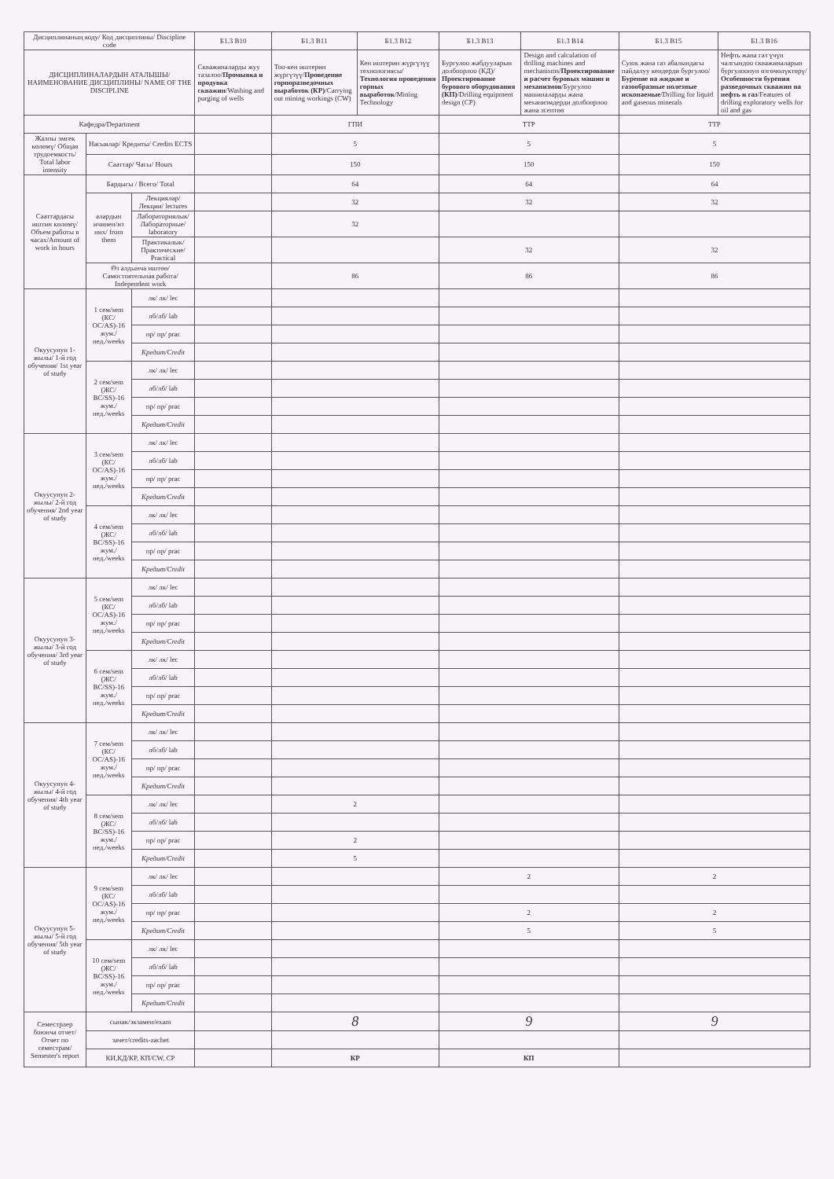| Дисциплинаның коду/ Код дисциплины/ Discipline code | | | Б1.3 В10 | Б1.3 В11 | Б1.3 В12 | Б1.3 В13 | Б1.3 В14 | Б1.3 В15 | Б1.3 В16 |
| --- | --- | --- | --- | --- | --- | --- | --- | --- | --- |
| ДИСЦИПЛИНАЛАРДЫН АТАЛЫШЫ/ НАИМЕНОВАНИЕ ДИСЦИПЛИНЫ/ NAME OF THE DISCIPLINE | | | Скважиналарды жуу тазалоо/ Промывка и продувка скважин /Washing and purging of wells | Тоо-кен иштерин жүргүзүү/ Проведение горноразведочных выработок (КР) /Carrying out mining workings (CW) | Кен иштерин жүргүзүү технологиясы/ Технология проведения горных выработок /Mining Technology | Бургулоо жабдууларын долбоорлоо (КД)/ Проектирование бурового оборудования (КП) /Drilling equipment design (CP) | Design and calculation of drilling machines and mechanisms/ Проектирование и расчет буровых машин и механизмов /Бургулоо машиналарды жана механизмдерди долбоорлоо жана эсептөө | Суюк жана газ абалындагы пайдалуу кендерди бургулоо/ Бурение на жидкие и газообразные полезные ископаемые /Drilling for liquid and gaseous minerals | Нефть жана газ үчүн чалгындоо скважиналарын бургулоонун өзгөчөлүктөрү/ Особенности бурения разведочных скважин на нефть и газ /Features of drilling exploratory wells for oil and gas |
| Кафедра/Department | | | | ГПИ | | ТТР | | ТТР | |
| Жалпы эмгек көлөмү/ Общая трудоемкость/ Total labor intensity | Насыялар/ Кредиты/ Credits ECTS | | | 5 | | 5 | | 5 | |
| | Сааттар/ Часы/ Hours | | | 150 | | 150 | | 150 | |
| Сааттардагы иштин көлөмү/Объем работы в часах/Amount of work in hours | Бардыгы / Всего/ Total | | | 64 | | 64 | | 64 | |
| | алардын ичинен/из них/ from them | Лекциялар/Лекции/ lectures | | 32 | | 32 | | 32 | |
| | | Лабораториялык/Лабораторные/ laboratory | | 32 | | | | | |
| | | Практикалык/Практические/ Practical | | | | 32 | | 32 | |
| | Өз алдынча иштөө/ Самостоятельная работа/ Independent work | | | 86 | | 86 | | 86 | |
| Окуусунун 1-жылы/ 1-й год обучения/ 1st year of study | 1 сем/sem (КС/ОС/AS)-16 жум./нед./weeks | лк/ лк/ lec | | | | | | | |
| | | лб/лб/ lab | | | | | | | |
| | | пр/ пр/ prac | | | | | | | |
| | | Кредит/Credit | | | | | | | |
| | 2 сем/sem (ЖС/ВС/SS)-16 жум./нед./weeks | лк/ лк/ lec | | | | | | | |
| | | лб/лб/ lab | | | | | | | |
| | | пр/ пр/ prac | | | | | | | |
| | | Кредит/Credit | | | | | | | |
| Окуусунун 2-жылы/ 2-й год обучения/ 2nd year of study | 3 сем/sem (КС/ОС/AS)-16 жум./нед./weeks | лк/ лк/ lec | | | | | | | |
| | | лб/лб/ lab | | | | | | | |
| | | пр/ пр/ prac | | | | | | | |
| | | Кредит/Credit | | | | | | | |
| | 4 сем/sem (ЖС/ВС/SS)-16 жум./нед./weeks | лк/ лк/ lec | | | | | | | |
| | | лб/лб/ lab | | | | | | | |
| | | пр/ пр/ prac | | | | | | | |
| | | Кредит/Credit | | | | | | | |
| Окуусунун 3-жылы/ 3-й год обучения/ 3rd year of study | 5 сем/sem (КС/ОС/AS)-16 жум./нед./weeks | лк/ лк/ lec | | | | | | | |
| | | лб/лб/ lab | | | | | | | |
| | | пр/ пр/ prac | | | | | | | |
| | | Кредит/Credit | | | | | | | |
| | 6 сем/sem (ЖС/ВС/SS)-16 жум./нед./weeks | лк/ лк/ lec | | | | | | | |
| | | лб/лб/ lab | | | | | | | |
| | | пр/ пр/ prac | | | | | | | |
| | | Кредит/Credit | | | | | | | |
| Окуусунун 4-жылы/ 4-й год обучения/ 4th year of study | 7 сем/sem (КС/ОС/AS)-16 жум./нед./weeks | лк/ лк/ lec | | | | | | | |
| | | лб/лб/ lab | | | | | | | |
| | | пр/ пр/ prac | | | | | | | |
| | | Кредит/Credit | | | | | | | |
| | 8 сем/sem (ЖС/ВС/SS)-16 жум./нед./weeks | лк/ лк/ lec | | 2 | | | | | |
| | | лб/лб/ lab | | | | | | | |
| | | пр/ пр/ prac | | 2 | | | | | |
| | | Кредит/Credit | | 5 | | | | | |
| Окуусунун 5-жылы/ 5-й год обучения/ 5th year of study | 9 сем/sem (КС/ОС/AS)-16 жум./нед./weeks | лк/ лк/ lec | | | | 2 | | 2 | |
| | | лб/лб/ lab | | | | | | | |
| | | пр/ пр/ prac | | | | 2 | | 2 | |
| | | Кредит/Credit | | | | 5 | | 5 | |
| | 10 сем/sem (ЖС/ВС/SS)-16 жум./нед./weeks | лк/ лк/ lec | | | | | | | |
| | | лб/лб/ lab | | | | | | | |
| | | пр/ пр/ prac | | | | | | | |
| | | Кредит/Credit | | | | | | | |
| Семестрлер боюнча отчет/ Отчет по семестрам/ Semester's report | сынак/экзамен/exam | | | 8 | | 9 | | 9 | |
| | зачет/credits-zachet | | | | | | | | |
| | КИ,КД/КР, КП/CW, CP | | | КР | | КП | | | |